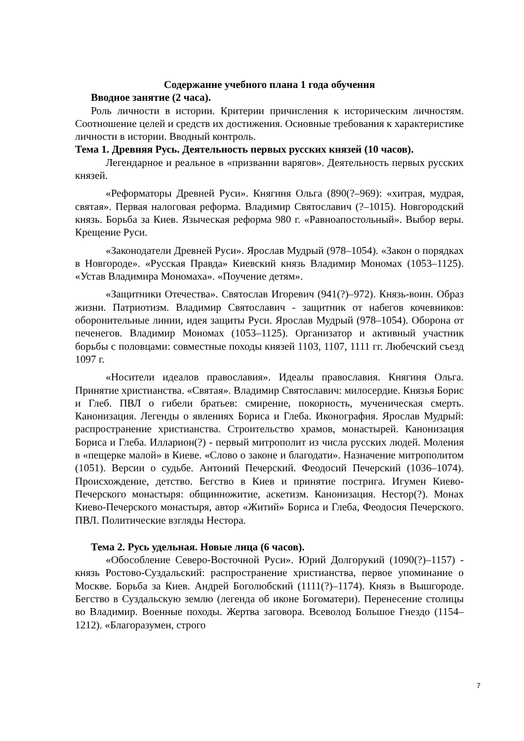Содержание учебного плана 1 года обучения
Вводное занятие (2 часа).
Роль личности в истории. Критерии причисления к историческим личностям. Соотношение целей и средств их достижения. Основные требования к характеристике личности в истории. Вводный контроль.
Тема 1. Древняя Русь. Деятельность первых русских князей (10 часов).
Легендарное и реальное в «призвании варягов». Деятельность первых русских князей.
«Реформаторы Древней Руси». Княгиня Ольга (890(?–969): «хитрая, мудрая, святая». Первая налоговая реформа. Владимир Святославич (?–1015). Новгородский князь. Борьба за Киев. Языческая реформа 980 г. «Равноапостольный». Выбор веры. Крещение Руси.
«Законодатели Древней Руси». Ярослав Мудрый (978–1054). «Закон о порядках в Новгороде». «Русская Правда» Киевский князь Владимир Мономах (1053–1125). «Устав Владимира Мономаха». «Поучение детям».
«Защитники Отечества». Святослав Игоревич (941(?)–972). Князь-воин. Образ жизни. Патриотизм. Владимир Святославич - защитник от набегов кочевников: оборонительные линии, идея защиты Руси. Ярослав Мудрый (978–1054). Оборона от печенегов. Владимир Мономах (1053–1125). Организатор и активный участник борьбы с половцами: совместные походы князей 1103, 1107, 1111 гг. Любечский съезд 1097 г.
«Носители идеалов православия». Идеалы православия. Княгиня Ольга. Принятие христианства. «Святая». Владимир Святославич: милосердие. Князья Борис и Глеб. ПВЛ о гибели братьев: смирение, покорность, мученическая смерть. Канонизация. Легенды о явлениях Бориса и Глеба. Иконография. Ярослав Мудрый: распространение христианства. Строительство храмов, монастырей. Канонизация Бориса и Глеба. Илларион(?) - первый митрополит из числа русских людей. Моления в «пещерке малой» в Киеве. «Слово о законе и благодати». Назначение митрополитом (1051). Версии о судьбе. Антоний Печерский. Феодосий Печерский (1036–1074). Происхождение, детство. Бегство в Киев и принятие пострига. Игумен Киево-Печерского монастыря: общинножитие, аскетизм. Канонизация. Нестор(?). Монах Киево-Печерского монастыря, автор «Житий» Бориса и Глеба, Феодосия Печерского. ПВЛ. Политические взгляды Нестора.
Тема 2. Русь удельная. Новые лица (6 часов).
«Обособление Северо-Восточной Руси». Юрий Долгорукий (1090(?)–1157) - князь Ростово-Суздальский: распространение христианства, первое упоминание о Москве. Борьба за Киев. Андрей Боголюбский (1111(?)–1174). Князь в Вышгороде. Бегство в Суздальскую землю (легенда об иконе Богоматери). Перенесение столицы во Владимир. Военные походы. Жертва заговора. Всеволод Большое Гнездо (1154–1212). «Благоразумен, строго
7